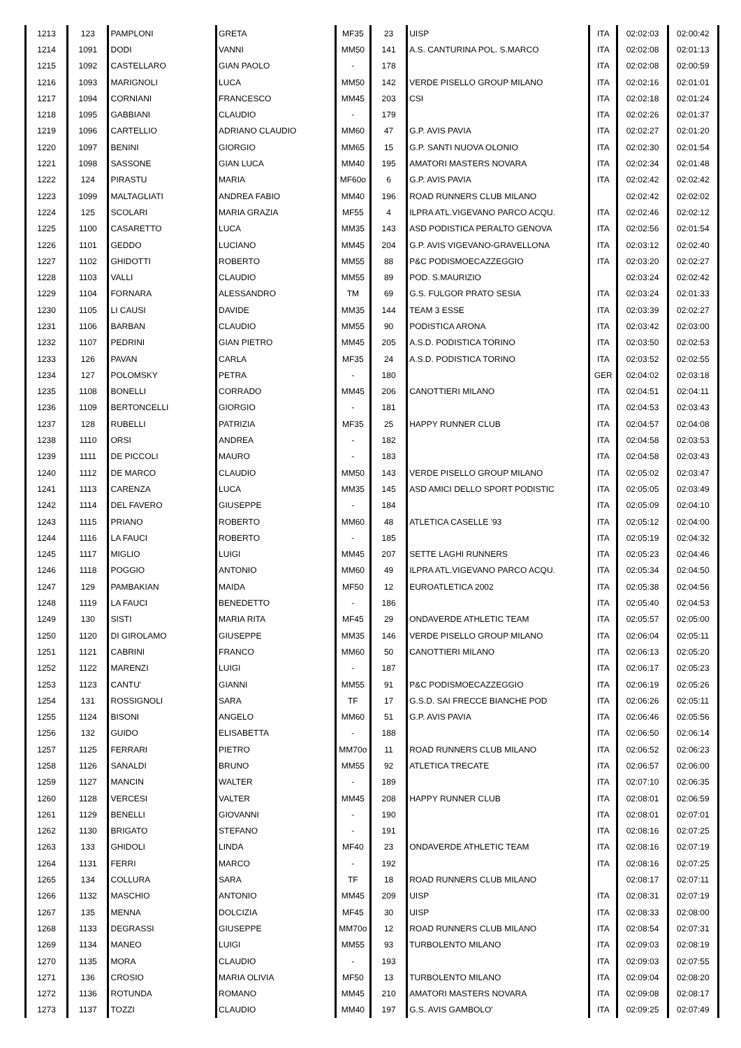| 1213 | 123 | PAMPLONI | GRETA | MF35 | 23 | UISP | ITA | 02:02:03 | 02:00:42 |
| 1214 | 1091 | DODI | VANNI | MM50 | 141 | A.S. CANTURINA POL. S.MARCO | ITA | 02:02:08 | 02:01:13 |
| 1215 | 1092 | CASTELLARO | GIAN PAOLO | - | 178 | | ITA | 02:02:08 | 02:00:59 |
| 1216 | 1093 | MARIGNOLI | LUCA | MM50 | 142 | VERDE PISELLO GROUP MILANO | ITA | 02:02:16 | 02:01:01 |
| 1217 | 1094 | CORNIANI | FRANCESCO | MM45 | 203 | CSI | ITA | 02:02:18 | 02:01:24 |
| 1218 | 1095 | GABBIANI | CLAUDIO | - | 179 | | ITA | 02:02:26 | 02:01:37 |
| 1219 | 1096 | CARTELLIO | ADRIANO CLAUDIO | MM60 | 47 | G.P. AVIS PAVIA | ITA | 02:02:27 | 02:01:20 |
| 1220 | 1097 | BENINI | GIORGIO | MM65 | 15 | G.P. SANTI NUOVA OLONIO | ITA | 02:02:30 | 02:01:54 |
| 1221 | 1098 | SASSONE | GIAN LUCA | MM40 | 195 | AMATORI MASTERS NOVARA | ITA | 02:02:34 | 02:01:48 |
| 1222 | 124 | PIRASTU | MARIA | MF60o | 6 | G.P. AVIS PAVIA | ITA | 02:02:42 | 02:02:42 |
| 1223 | 1099 | MALTAGLIATI | ANDREA FABIO | MM40 | 196 | ROAD RUNNERS CLUB MILANO | | 02:02:42 | 02:02:02 |
| 1224 | 125 | SCOLARI | MARIA GRAZIA | MF55 | 4 | ILPRA ATL.VIGEVANO PARCO ACQU. | ITA | 02:02:46 | 02:02:12 |
| 1225 | 1100 | CASARETTO | LUCA | MM35 | 143 | ASD PODISTICA PERALTO GENOVA | ITA | 02:02:56 | 02:01:54 |
| 1226 | 1101 | GEDDO | LUCIANO | MM45 | 204 | G.P. AVIS VIGEVANO-GRAVELLONA | ITA | 02:03:12 | 02:02:40 |
| 1227 | 1102 | GHIDOTTI | ROBERTO | MM55 | 88 | P&C PODISMOECAZZEGGIO | ITA | 02:03:20 | 02:02:27 |
| 1228 | 1103 | VALLI | CLAUDIO | MM55 | 89 | POD. S.MAURIZIO | | 02:03:24 | 02:02:42 |
| 1229 | 1104 | FORNARA | ALESSANDRO | TM | 69 | G.S. FULGOR PRATO SESIA | ITA | 02:03:24 | 02:01:33 |
| 1230 | 1105 | LI CAUSI | DAVIDE | MM35 | 144 | TEAM 3 ESSE | ITA | 02:03:39 | 02:02:27 |
| 1231 | 1106 | BARBAN | CLAUDIO | MM55 | 90 | PODISTICA ARONA | ITA | 02:03:42 | 02:03:00 |
| 1232 | 1107 | PEDRINI | GIAN PIETRO | MM45 | 205 | A.S.D. PODISTICA TORINO | ITA | 02:03:50 | 02:02:53 |
| 1233 | 126 | PAVAN | CARLA | MF35 | 24 | A.S.D. PODISTICA TORINO | ITA | 02:03:52 | 02:02:55 |
| 1234 | 127 | POLOMSKY | PETRA | - | 180 | | GER | 02:04:02 | 02:03:18 |
| 1235 | 1108 | BONELLI | CORRADO | MM45 | 206 | CANOTTIERI MILANO | ITA | 02:04:51 | 02:04:11 |
| 1236 | 1109 | BERTONCELLI | GIORGIO | - | 181 | | ITA | 02:04:53 | 02:03:43 |
| 1237 | 128 | RUBELLI | PATRIZIA | MF35 | 25 | HAPPY RUNNER CLUB | ITA | 02:04:57 | 02:04:08 |
| 1238 | 1110 | ORSI | ANDREA | - | 182 | | ITA | 02:04:58 | 02:03:53 |
| 1239 | 1111 | DE PICCOLI | MAURO | - | 183 | | ITA | 02:04:58 | 02:03:43 |
| 1240 | 1112 | DE MARCO | CLAUDIO | MM50 | 143 | VERDE PISELLO GROUP MILANO | ITA | 02:05:02 | 02:03:47 |
| 1241 | 1113 | CARENZA | LUCA | MM35 | 145 | ASD AMICI DELLO SPORT PODISTIC | ITA | 02:05:05 | 02:03:49 |
| 1242 | 1114 | DEL FAVERO | GIUSEPPE | - | 184 | | ITA | 02:05:09 | 02:04:10 |
| 1243 | 1115 | PRIANO | ROBERTO | MM60 | 48 | ATLETICA CASELLE '93 | ITA | 02:05:12 | 02:04:00 |
| 1244 | 1116 | LA FAUCI | ROBERTO | - | 185 | | ITA | 02:05:19 | 02:04:32 |
| 1245 | 1117 | MIGLIO | LUIGI | MM45 | 207 | SETTE LAGHI RUNNERS | ITA | 02:05:23 | 02:04:46 |
| 1246 | 1118 | POGGIO | ANTONIO | MM60 | 49 | ILPRA ATL.VIGEVANO PARCO ACQU. | ITA | 02:05:34 | 02:04:50 |
| 1247 | 129 | PAMBAKIAN | MAIDA | MF50 | 12 | EUROATLETICA 2002 | ITA | 02:05:38 | 02:04:56 |
| 1248 | 1119 | LA FAUCI | BENEDETTO | - | 186 | | ITA | 02:05:40 | 02:04:53 |
| 1249 | 130 | SISTI | MARIA RITA | MF45 | 29 | ONDAVERDE ATHLETIC TEAM | ITA | 02:05:57 | 02:05:00 |
| 1250 | 1120 | DI GIROLAMO | GIUSEPPE | MM35 | 146 | VERDE PISELLO GROUP MILANO | ITA | 02:06:04 | 02:05:11 |
| 1251 | 1121 | CABRINI | FRANCO | MM60 | 50 | CANOTTIERI MILANO | ITA | 02:06:13 | 02:05:20 |
| 1252 | 1122 | MARENZI | LUIGI | - | 187 | | ITA | 02:06:17 | 02:05:23 |
| 1253 | 1123 | CANTU' | GIANNI | MM55 | 91 | P&C PODISMOECAZZEGGIO | ITA | 02:06:19 | 02:05:26 |
| 1254 | 131 | ROSSIGNOLI | SARA | TF | 17 | G.S.D. SAI FRECCE BIANCHE POD | ITA | 02:06:26 | 02:05:11 |
| 1255 | 1124 | BISONI | ANGELO | MM60 | 51 | G.P. AVIS PAVIA | ITA | 02:06:46 | 02:05:56 |
| 1256 | 132 | GUIDO | ELISABETTA | - | 188 | | ITA | 02:06:50 | 02:06:14 |
| 1257 | 1125 | FERRARI | PIETRO | MM70o | 11 | ROAD RUNNERS CLUB MILANO | ITA | 02:06:52 | 02:06:23 |
| 1258 | 1126 | SANALDI | BRUNO | MM55 | 92 | ATLETICA TRECATE | ITA | 02:06:57 | 02:06:00 |
| 1259 | 1127 | MANCIN | WALTER | - | 189 | | ITA | 02:07:10 | 02:06:35 |
| 1260 | 1128 | VERCESI | VALTER | MM45 | 208 | HAPPY RUNNER CLUB | ITA | 02:08:01 | 02:06:59 |
| 1261 | 1129 | BENELLI | GIOVANNI | - | 190 | | ITA | 02:08:01 | 02:07:01 |
| 1262 | 1130 | BRIGATO | STEFANO | - | 191 | | ITA | 02:08:16 | 02:07:25 |
| 1263 | 133 | GHIDOLI | LINDA | MF40 | 23 | ONDAVERDE ATHLETIC TEAM | ITA | 02:08:16 | 02:07:19 |
| 1264 | 1131 | FERRI | MARCO | - | 192 | | ITA | 02:08:16 | 02:07:25 |
| 1265 | 134 | COLLURA | SARA | TF | 18 | ROAD RUNNERS CLUB MILANO | | 02:08:17 | 02:07:11 |
| 1266 | 1132 | MASCHIO | ANTONIO | MM45 | 209 | UISP | ITA | 02:08:31 | 02:07:19 |
| 1267 | 135 | MENNA | DOLCIZIA | MF45 | 30 | UISP | ITA | 02:08:33 | 02:08:00 |
| 1268 | 1133 | DEGRASSI | GIUSEPPE | MM70o | 12 | ROAD RUNNERS CLUB MILANO | ITA | 02:08:54 | 02:07:31 |
| 1269 | 1134 | MANEO | LUIGI | MM55 | 93 | TURBOLENTO MILANO | ITA | 02:09:03 | 02:08:19 |
| 1270 | 1135 | MORA | CLAUDIO | - | 193 | | ITA | 02:09:03 | 02:07:55 |
| 1271 | 136 | CROSIO | MARIA OLIVIA | MF50 | 13 | TURBOLENTO MILANO | ITA | 02:09:04 | 02:08:20 |
| 1272 | 1136 | ROTUNDA | ROMANO | MM45 | 210 | AMATORI MASTERS NOVARA | ITA | 02:09:08 | 02:08:17 |
| 1273 | 1137 | TOZZI | CLAUDIO | MM40 | 197 | G.S. AVIS GAMBOLO' | ITA | 02:09:25 | 02:07:49 |